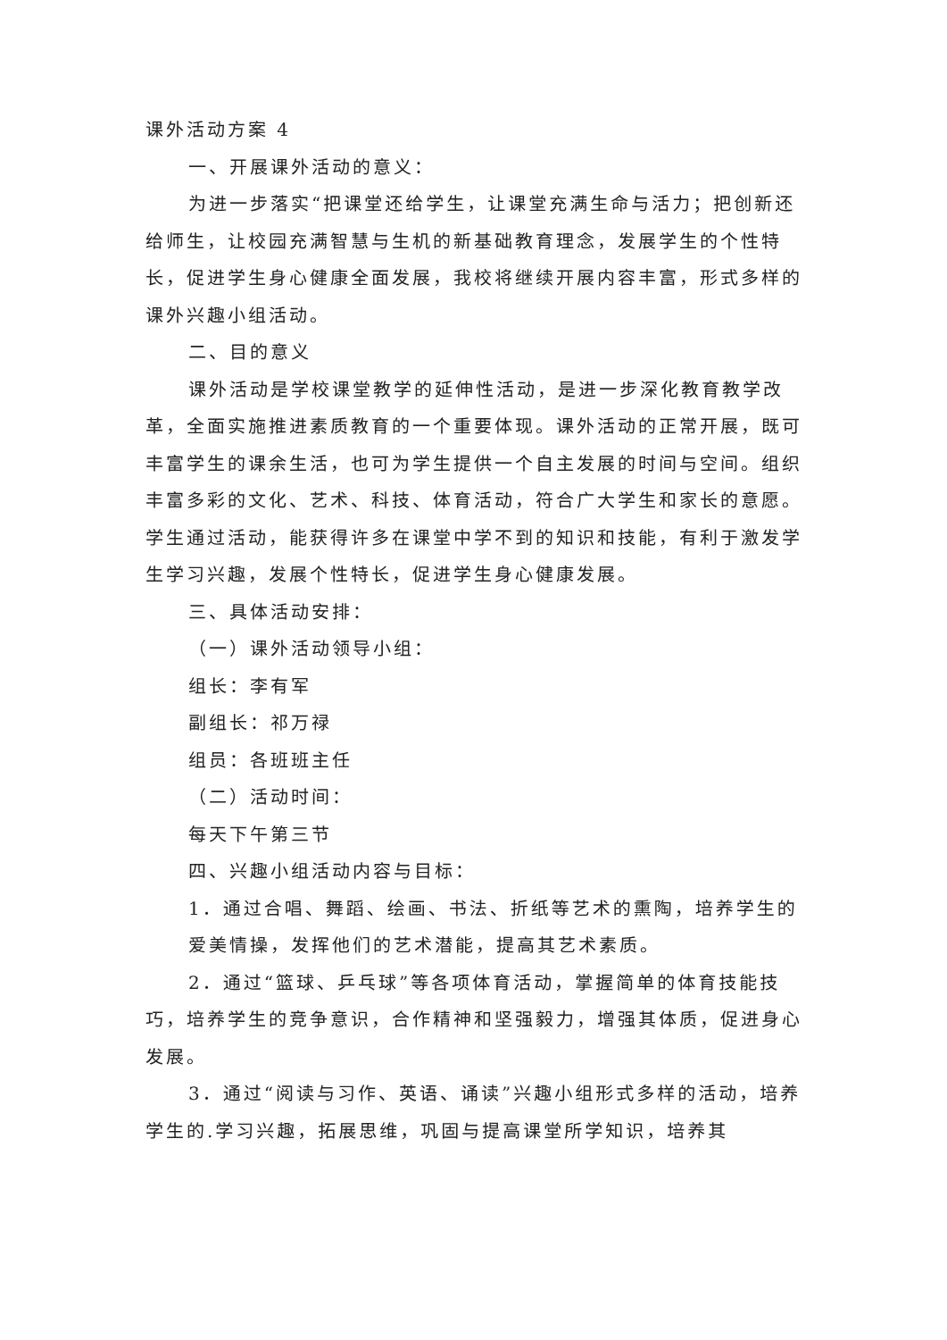课外活动方案 4
一、开展课外活动的意义：
为进一步落实“把课堂还给学生，让课堂充满生命与活力；把创新还给师生，让校园充满智慧与生机的新基础教育理念，发展学生的个性特长，促进学生身心健康全面发展，我校将继续开展内容丰富，形式多样的课外兴趣小组活动。
二、目的意义
课外活动是学校课堂教学的延伸性活动，是进一步深化教育教学改革，全面实施推进素质教育的一个重要体现。课外活动的正常开展，既可丰富学生的课余生活，也可为学生提供一个自主发展的时间与空间。组织丰富多彩的文化、艺术、科技、体育活动，符合广大学生和家长的意愿。学生通过活动，能获得许多在课堂中学不到的知识和技能，有利于激发学生学习兴趣，发展个性特长，促进学生身心健康发展。
三、具体活动安排：
（一）课外活动领导小组：
组长：李有军
副组长：祁万禄
组员：各班班主任
（二）活动时间：
每天下午第三节
四、兴趣小组活动内容与目标：
1．通过合唱、舞蹈、绘画、书法、折纸等艺术的熏陶，培养学生的
爱美情操，发挥他们的艺术潜能，提高其艺术素质。
2．通过“篮球、乒乓球”等各项体育活动，掌握简单的体育技能技巧，培养学生的竞争意识，合作精神和坚强毅力，增强其体质，促进身心发展。
3．通过“阅读与习作、英语、诵读”兴趣小组形式多样的活动，培养学生的.学习兴趣，拓展思维，巩固与提高课堂所学知识，培养其